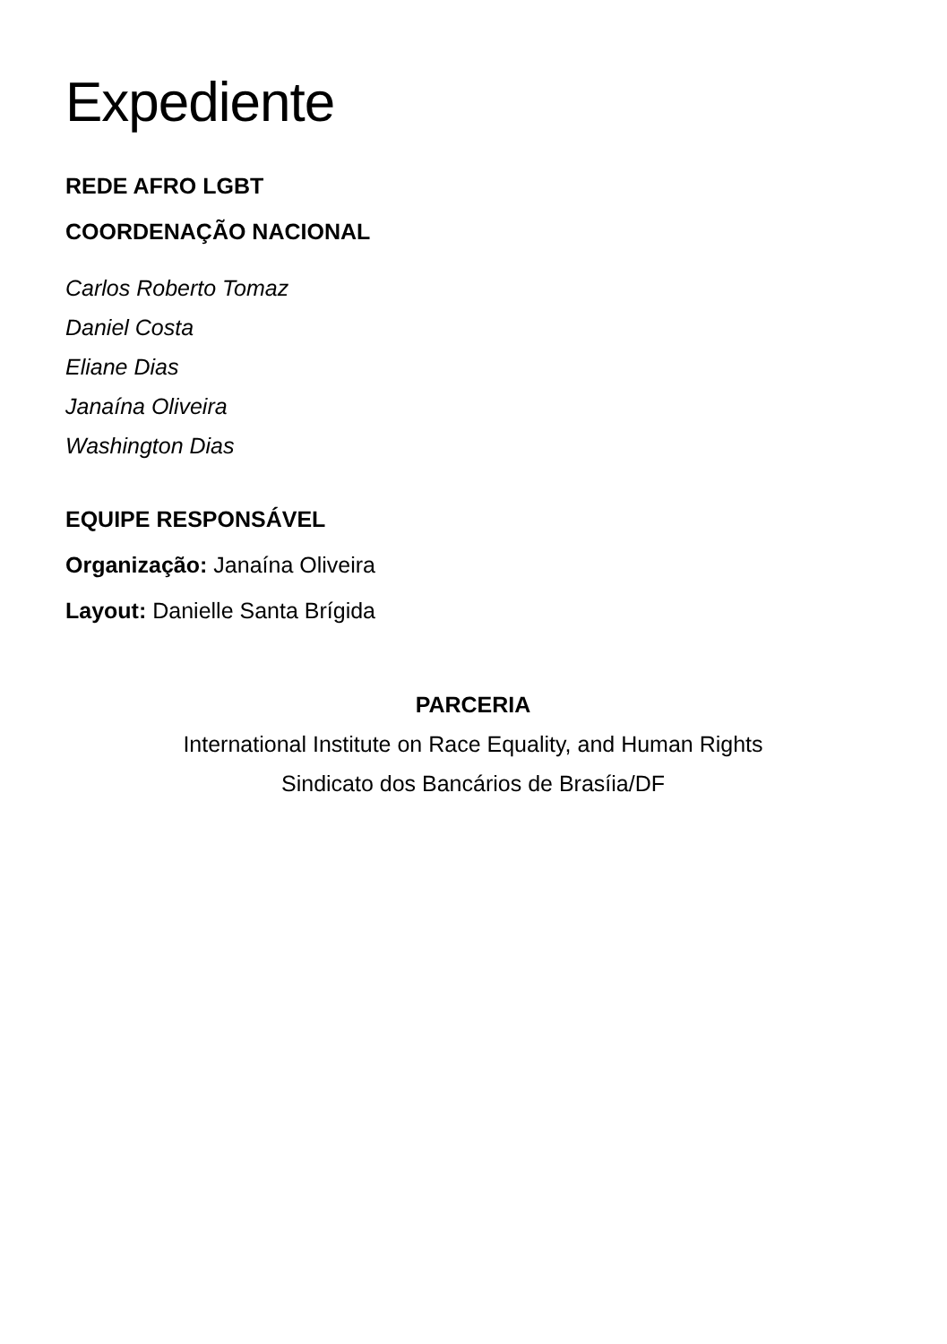Expediente
REDE AFRO LGBT
COORDENAÇÃO NACIONAL
Carlos Roberto Tomaz
Daniel Costa
Eliane Dias
Janaína Oliveira
Washington Dias
EQUIPE RESPONSÁVEL
Organização: Janaína Oliveira
Layout: Danielle Santa Brígida
PARCERIA
International Institute on Race Equality, and Human Rights
Sindicato dos Bancários de Brasíia/DF